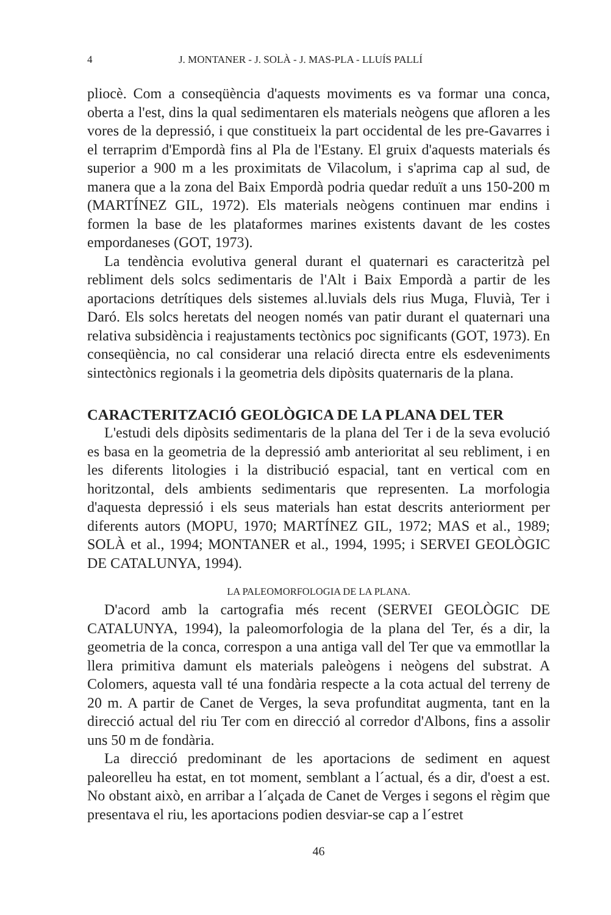4 J. MONTANER - J. SOLÀ - J. MAS-PLA - LLUÍS PALLÍ
pliocè. Com a conseqüència d'aquests moviments es va formar una conca, oberta a l'est, dins la qual sedimentaren els materials neògens que afloren a les vores de la depressió, i que constitueix la part occidental de les pre-Gavarres i el terraprim d'Empordà fins al Pla de l'Estany. El gruix d'aquests materials és superior a 900 m a les proximitats de Vilacolum, i s'aprima cap al sud, de manera que a la zona del Baix Empordà podria quedar reduït a uns 150-200 m (MARTÍNEZ GIL, 1972). Els materials neògens continuen mar endins i formen la base de les plataformes marines existents davant de les costes empordaneses (GOT, 1973).
La tendència evolutiva general durant el quaternari es caracteritzà pel rebliment dels solcs sedimentaris de l'Alt i Baix Empordà a partir de les aportacions detrítiques dels sistemes al.luvials dels rius Muga, Fluvià, Ter i Daró. Els solcs heretats del neogen només van patir durant el quaternari una relativa subsidència i reajustaments tectònics poc significants (GOT, 1973). En conseqüència, no cal considerar una relació directa entre els esdeveniments sintectònics regionals i la geometria dels dipòsits quaternaris de la plana.
CARACTERITZACIÓ GEOLÒGICA DE LA PLANA DEL TER
L'estudi dels dipòsits sedimentaris de la plana del Ter i de la seva evolució es basa en la geometria de la depressió amb anterioritat al seu rebliment, i en les diferents litologies i la distribució espacial, tant en vertical com en horitzontal, dels ambients sedimentaris que representen. La morfologia d'aquesta depressió i els seus materials han estat descrits anteriorment per diferents autors (MOPU, 1970; MARTÍNEZ GIL, 1972; MAS et al., 1989; SOLÀ et al., 1994; MONTANER et al., 1994, 1995; i SERVEI GEOLÒGIC DE CATALUNYA, 1994).
LA PALEOMORFOLOGIA DE LA PLANA.
D'acord amb la cartografia més recent (SERVEI GEOLÒGIC DE CATALUNYA, 1994), la paleomorfologia de la plana del Ter, és a dir, la geometria de la conca, correspon a una antiga vall del Ter que va emmotllar la llera primitiva damunt els materials paleògens i neògens del substrat. A Colomers, aquesta vall té una fondària respecte a la cota actual del terreny de 20 m. A partir de Canet de Verges, la seva profunditat augmenta, tant en la direcció actual del riu Ter com en direcció al corredor d'Albons, fins a assolir uns 50 m de fondària.
La direcció predominant de les aportacions de sediment en aquest paleorelleu ha estat, en tot moment, semblant a l´actual, és a dir, d'oest a est. No obstant això, en arribar a l´alçada de Canet de Verges i segons el règim que presentava el riu, les aportacions podien desviar-se cap a l´estret
46